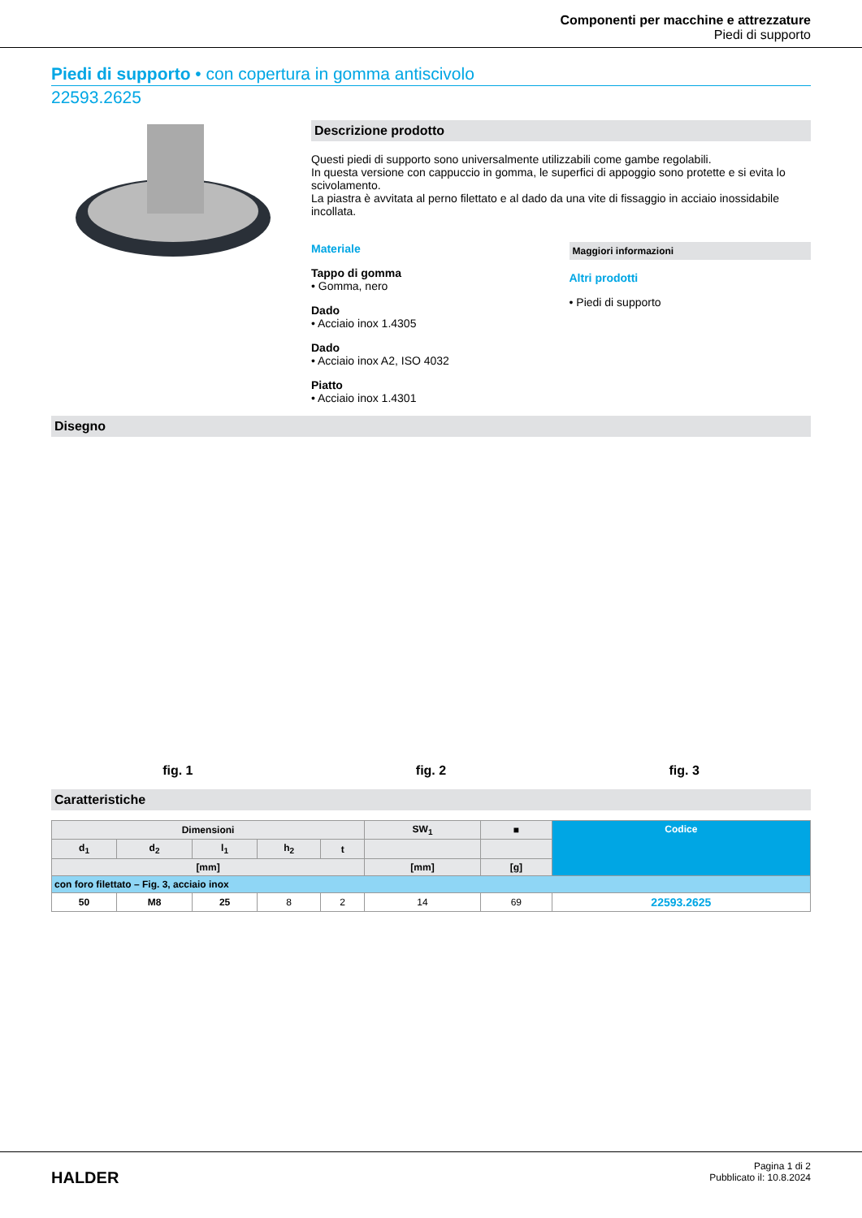Componenti per macchine e attrezzature
Piedi di supporto
Piedi di supporto • con copertura in gomma antiscivolo
22593.2625
Descrizione prodotto
Questi piedi di supporto sono universalmente utilizzabili come gambe regolabili.
In questa versione con cappuccio in gomma, le superfici di appoggio sono protette e si evita lo scivolamento.
La piastra è avvitata al perno filettato e al dado da una vite di fissaggio in acciaio inossidabile incollata.
Materiale
Tappo di gomma
• Gomma, nero
Dado
• Acciaio inox 1.4305
Dado
• Acciaio inox A2, ISO 4032
Piatto
• Acciaio inox 1.4301
Maggiori informazioni
Altri prodotti
• Piedi di supporto
Disegno
fig. 1 fig. 2 fig. 3
Caratteristiche
| Dimensioni | | | | | SW<sub>1</sub> | ■ | Codice |
| --- | --- | --- | --- | --- | --- | --- | --- |
| d<sub>1</sub> | d<sub>2</sub> | l<sub>1</sub> | h<sub>2</sub> | t | | | |
| [mm] | | | | | [mm] | [g] | |
| con foro filettato – Fig. 3, acciaio inox | | | | | | | |
| 50 | M8 | 25 | 8 | 2 | 14 | 69 | 22593.2625 |
HALDER
Pagina 1 di 2
Pubblicato il: 10.8.2024